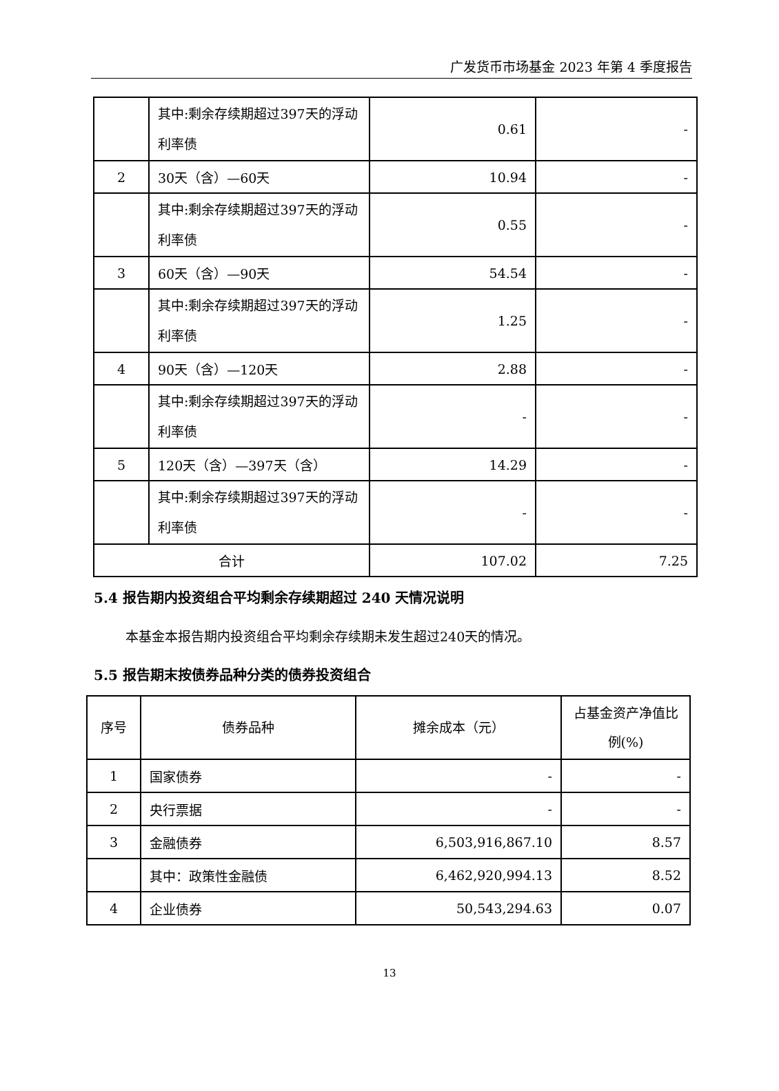广发货币市场基金 2023 年第 4 季度报告
| | 其中:剩余存续期超过397天的浮动利率债 | 0.61 | - |
| 2 | 30天（含）—60天 | 10.94 | - |
| | 其中:剩余存续期超过397天的浮动利率债 | 0.55 | - |
| 3 | 60天（含）—90天 | 54.54 | - |
| | 其中:剩余存续期超过397天的浮动利率债 | 1.25 | - |
| 4 | 90天（含）—120天 | 2.88 | - |
| | 其中:剩余存续期超过397天的浮动利率债 | - | - |
| 5 | 120天（含）—397天（含） | 14.29 | - |
| | 其中:剩余存续期超过397天的浮动利率债 | - | - |
| 合计 | | 107.02 | 7.25 |
5.4 报告期内投资组合平均剩余存续期超过 240 天情况说明
本基金本报告期内投资组合平均剩余存续期未发生超过240天的情况。
5.5 报告期末按债券品种分类的债券投资组合
| 序号 | 债券品种 | 摊余成本（元） | 占基金资产净值比例(%) |
| --- | --- | --- | --- |
| 1 | 国家债券 | - | - |
| 2 | 央行票据 | - | - |
| 3 | 金融债券 | 6,503,916,867.10 | 8.57 |
| | 其中：政策性金融债 | 6,462,920,994.13 | 8.52 |
| 4 | 企业债券 | 50,543,294.63 | 0.07 |
13